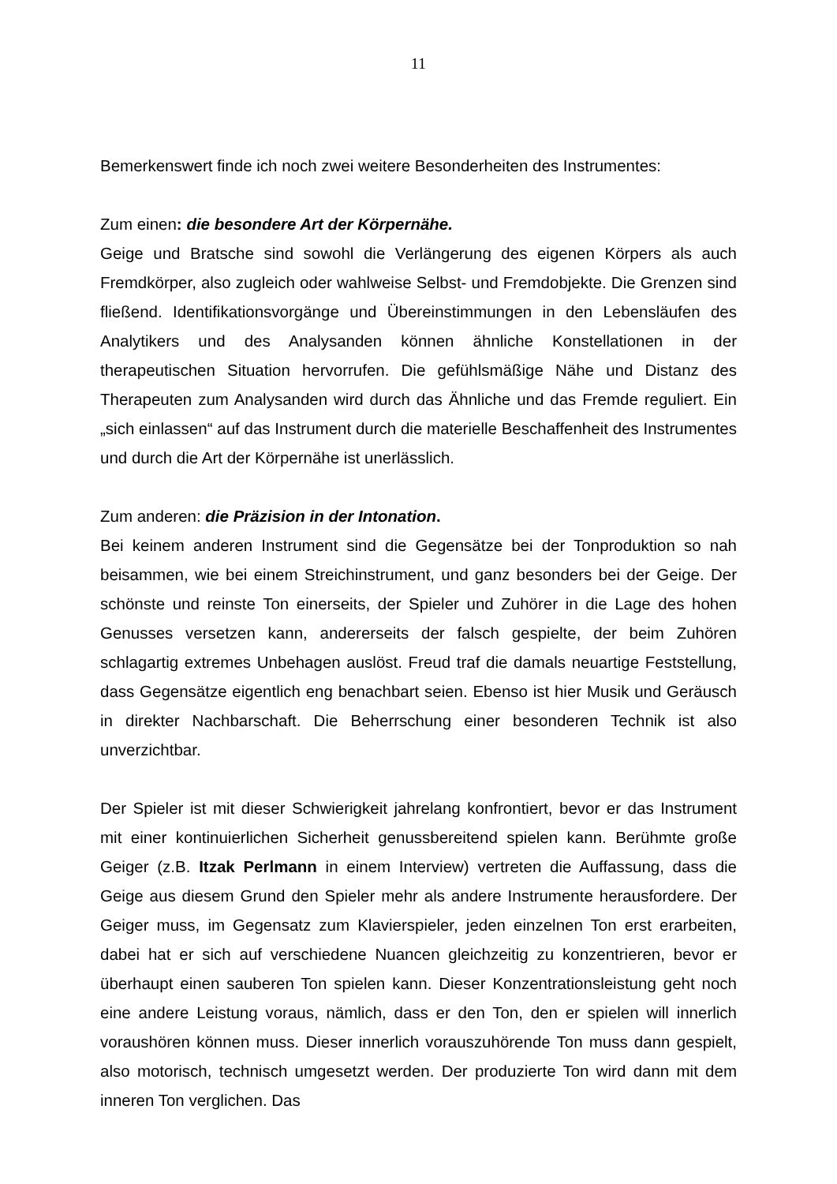11
Bemerkenswert finde ich noch zwei weitere Besonderheiten des Instrumentes:
Zum einen: die besondere Art der Körpernähe.
Geige und Bratsche sind sowohl die Verlängerung des eigenen Körpers als auch Fremdkörper, also zugleich oder wahlweise Selbst- und Fremdobjekte. Die Grenzen sind fließend. Identifikationsvorgänge und Übereinstimmungen in den Lebensläufen des Analytikers und des Analysanden können ähnliche Konstellationen in der therapeutischen Situation hervorrufen. Die gefühlsmäßige Nähe und Distanz des Therapeuten zum Analysanden wird durch das Ähnliche und das Fremde reguliert. Ein „sich einlassen“ auf das Instrument durch die materielle Beschaffenheit des Instrumentes und durch die Art der Körpernähe ist unerlässlich.
Zum anderen: die Präzision in der Intonation.
Bei keinem anderen Instrument sind die Gegensätze bei der Tonproduktion so nah beisammen, wie bei einem Streichinstrument, und ganz besonders bei der Geige. Der schönste und reinste Ton einerseits, der Spieler und Zuhörer in die Lage des hohen Genusses versetzen kann, andererseits der falsch gespielte, der beim Zuhören schlagartig extremes Unbehagen auslöst. Freud traf die damals neuartige Feststellung, dass Gegensätze eigentlich eng benachbart seien. Ebenso ist hier Musik und Geräusch in direkter Nachbarschaft. Die Beherrschung einer besonderen Technik ist also unverzichtbar.
Der Spieler ist mit dieser Schwierigkeit jahrelang konfrontiert, bevor er das Instrument mit einer kontinuierlichen Sicherheit genussbereitend spielen kann. Berühmte große Geiger (z.B. Itzak Perlmann in einem Interview) vertreten die Auffassung, dass die Geige aus diesem Grund den Spieler mehr als andere Instrumente herausfordere. Der Geiger muss, im Gegensatz zum Klavierspieler, jeden einzelnen Ton erst erarbeiten, dabei hat er sich auf verschiedene Nuancen gleichzeitig zu konzentrieren, bevor er überhaupt einen sauberen Ton spielen kann. Dieser Konzentrationsleistung geht noch eine andere Leistung voraus, nämlich, dass er den Ton, den er spielen will innerlich voraushören können muss. Dieser innerlich vorauszuhörende Ton muss dann gespielt, also motorisch, technisch umgesetzt werden. Der produzierte Ton wird dann mit dem inneren Ton verglichen. Das